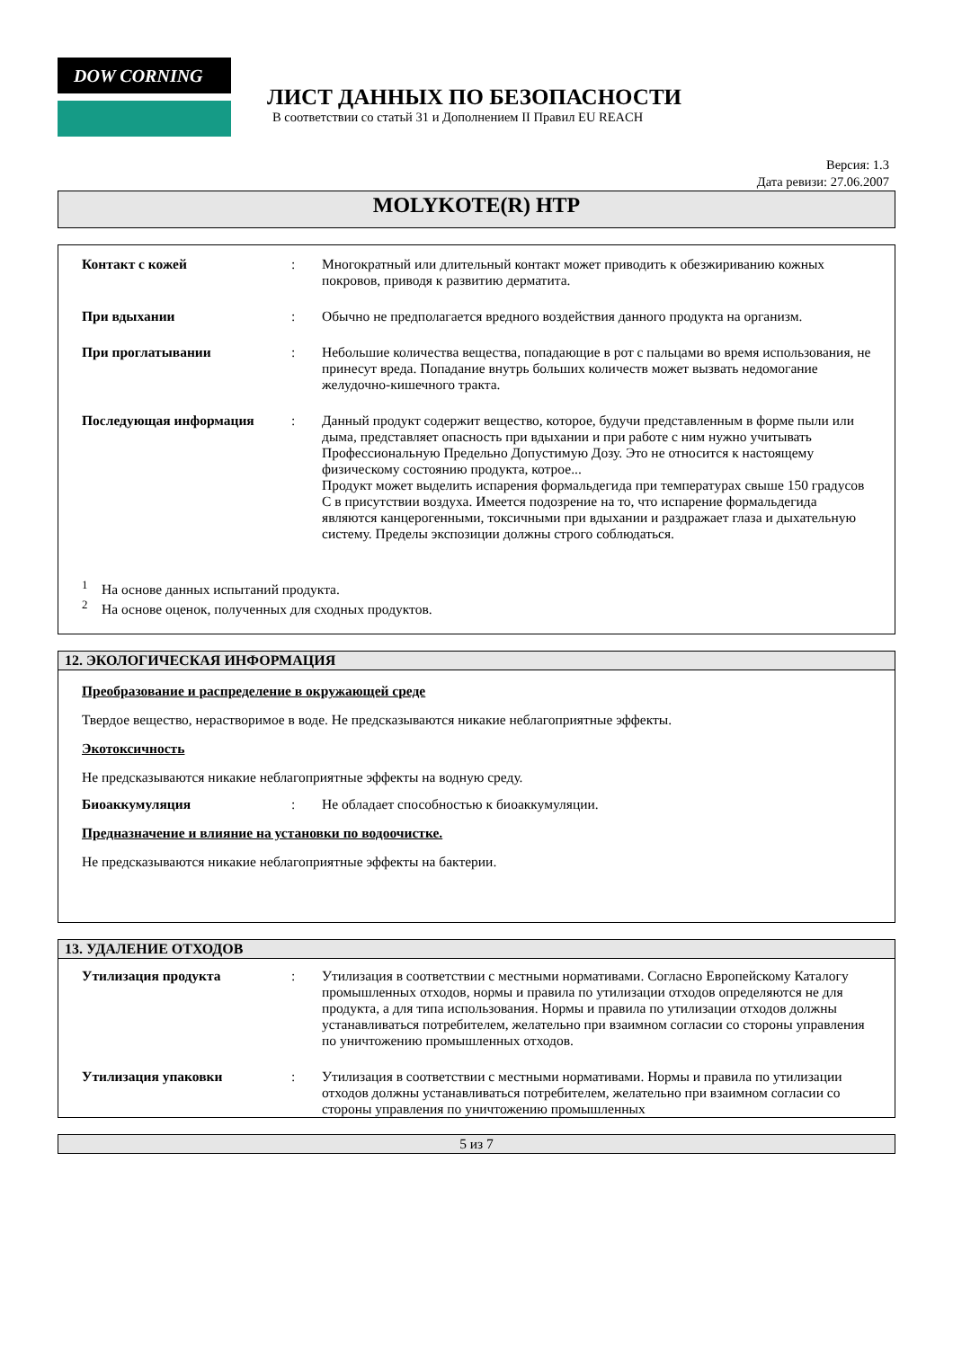DOW CORNING
ЛИСТ ДАННЫХ ПО БЕЗОПАСНОСТИ
В соответствии со статьй 31 и Дополнением II Правил EU REACH
Версия: 1.3
Дата ревизи: 27.06.2007
MOLYKOTE(R) HTP
Контакт с кожей : Многократный или длительный контакт может приводить к обезжириванию кожных покровов, приводя к развитию дерматита.
При вдыхании : Обычно не предполагается вредного воздействия данного продукта на организм.
При проглатывании : Небольшие количества вещества, попадающие в рот с пальцами во время использования, не принесут вреда. Попадание внутрь больших количеств может вызвать недомогание желудочно-кишечного тракта.
Последующая информация : Данный продукт содержит вещество, которое, будучи представленным в форме пыли или дыма, представляет опасность при вдыхании и при работе с ним нужно учитывать Профессиональную Предельно Допустимую Дозу. Это не относится к настоящему физическому состоянию продукта, котрое...
Продукт может выделить испарения формальдегида при температурах свыше 150 градусов С в присутствии воздуха. Имеется подозрение на то, что испарение формальдегида являются канцерогенными, токсичными при вдыхании и раздражает глаза и дыхательную систему. Пределы экспозиции должны строго соблюдаться.
<sup>1</sup> На основе данных испытаний продукта.
<sup>2</sup> На основе оценок, полученных для сходных продуктов.
12. ЭКОЛОГИЧЕСКАЯ ИНФОРМАЦИЯ
Преобразование и распределение в окружающей среде
Твердое вещество, нерастворимое в воде. Не предсказываются никакие неблагоприятные эффекты.
Экотоксичность
Не предсказываются никакие неблагоприятные эффекты на водную среду.
Биоаккумуляция : Не обладает способностью к биоаккумуляции.
Предназначение и влияние на установки по водоочистке.
Не предсказываются никакие неблагоприятные эффекты на бактерии.
13. УДАЛЕНИЕ ОТХОДОВ
Утилизация продукта : Утилизация в соответствии с местными нормативами. Согласно Европейскому Каталогу промышленных отходов, нормы и правила по утилизации отходов определяются не для продукта, а для типа использования. Нормы и правила по утилизации отходов должны устанавливаться потребителем, желательно при взаимном согласии со стороны управления по уничтожению промышленных отходов.
Утилизация упаковки : Утилизация в соответствии с местными нормативами. Нормы и правила по утилизации отходов должны устанавливаться потребителем, желательно при взаимном согласии со стороны управления по уничтожению промышленных
5 из 7